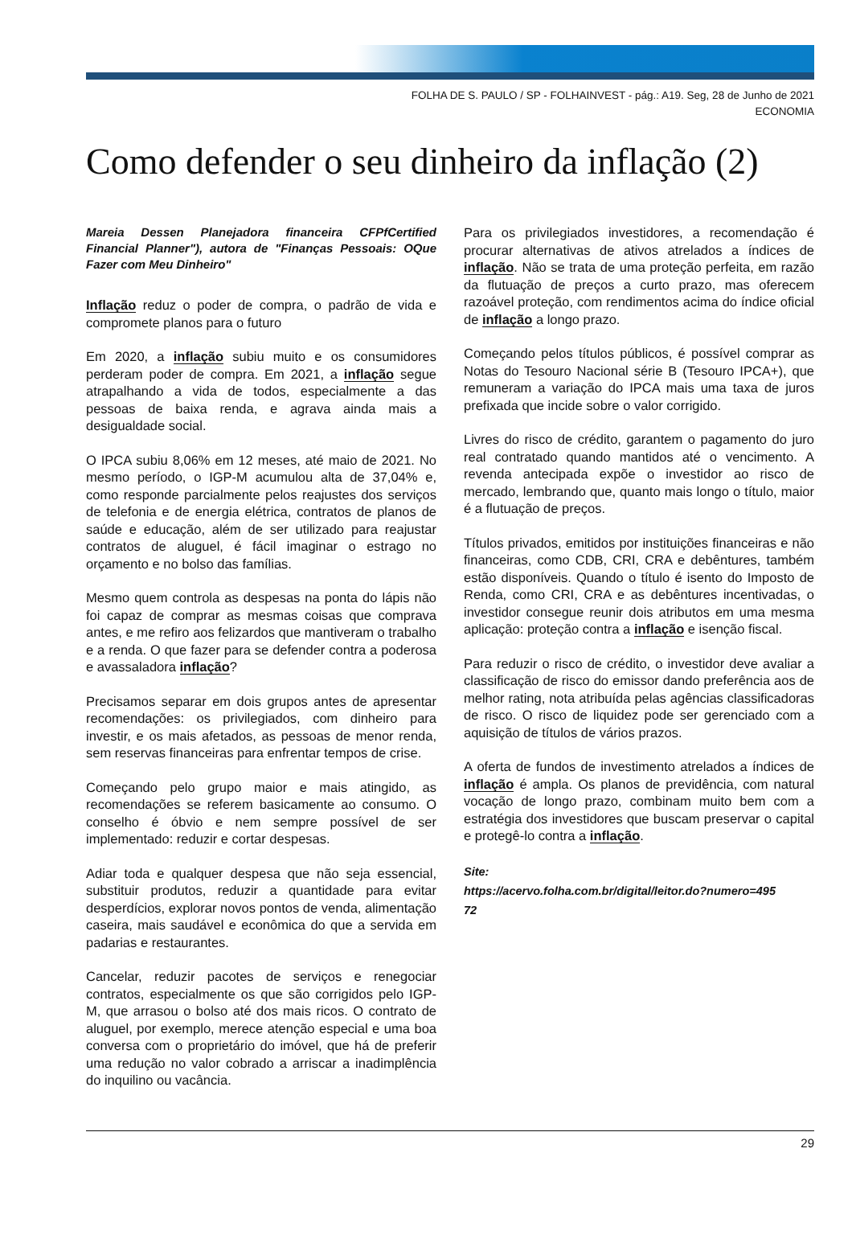FOLHA DE S. PAULO / SP - FOLHAINVEST - pág.: A19. Seg, 28 de Junho de 2021
ECONOMIA
Como defender o seu dinheiro da inflação (2)
Mareia Dessen Planejadora financeira CFPfCertified Financial Planner"), autora de "Finanças Pessoais: OQue Fazer com Meu Dinheiro"
Inflação reduz o poder de compra, o padrão de vida e compromete planos para o futuro
Em 2020, a inflação subiu muito e os consumidores perderam poder de compra. Em 2021, a inflação segue atrapalhando a vida de todos, especialmente a das pessoas de baixa renda, e agrava ainda mais a desigualdade social.
O IPCA subiu 8,06% em 12 meses, até maio de 2021. No mesmo período, o IGP-M acumulou alta de 37,04% e, como responde parcialmente pelos reajustes dos serviços de telefonia e de energia elétrica, contratos de planos de saúde e educação, além de ser utilizado para reajustar contratos de aluguel, é fácil imaginar o estrago no orçamento e no bolso das famílias.
Mesmo quem controla as despesas na ponta do lápis não foi capaz de comprar as mesmas coisas que comprava antes, e me refiro aos felizardos que mantiveram o trabalho e a renda. O que fazer para se defender contra a poderosa e avassaladora inflação?
Precisamos separar em dois grupos antes de apresentar recomendações: os privilegiados, com dinheiro para investir, e os mais afetados, as pessoas de menor renda, sem reservas financeiras para enfrentar tempos de crise.
Começando pelo grupo maior e mais atingido, as recomendações se referem basicamente ao consumo. O conselho é óbvio e nem sempre possível de ser implementado: reduzir e cortar despesas.
Adiar toda e qualquer despesa que não seja essencial, substituir produtos, reduzir a quantidade para evitar desperdícios, explorar novos pontos de venda, alimentação caseira, mais saudável e econômica do que a servida em padarias e restaurantes.
Cancelar, reduzir pacotes de serviços e renegociar contratos, especialmente os que são corrigidos pelo IGP-M, que arrasou o bolso até dos mais ricos. O contrato de aluguel, por exemplo, merece atenção especial e uma boa conversa com o proprietário do imóvel, que há de preferir uma redução no valor cobrado a arriscar a inadimplência do inquilino ou vacância.
Para os privilegiados investidores, a recomendação é procurar alternativas de ativos atrelados a índices de inflação. Não se trata de uma proteção perfeita, em razão da flutuação de preços a curto prazo, mas oferecem razoável proteção, com rendimentos acima do índice oficial de inflação a longo prazo.
Começando pelos títulos públicos, é possível comprar as Notas do Tesouro Nacional série B (Tesouro IPCA+), que remuneram a variação do IPCA mais uma taxa de juros prefixada que incide sobre o valor corrigido.
Livres do risco de crédito, garantem o pagamento do juro real contratado quando mantidos até o vencimento. A revenda antecipada expõe o investidor ao risco de mercado, lembrando que, quanto mais longo o título, maior é a flutuação de preços.
Títulos privados, emitidos por instituições financeiras e não financeiras, como CDB, CRI, CRA e debêntures, também estão disponíveis. Quando o título é isento do Imposto de Renda, como CRI, CRA e as debêntures incentivadas, o investidor consegue reunir dois atributos em uma mesma aplicação: proteção contra a inflação e isenção fiscal.
Para reduzir o risco de crédito, o investidor deve avaliar a classificação de risco do emissor dando preferência aos de melhor rating, nota atribuída pelas agências classificadoras de risco. O risco de liquidez pode ser gerenciado com a aquisição de títulos de vários prazos.
A oferta de fundos de investimento atrelados a índices de inflação é ampla. Os planos de previdência, com natural vocação de longo prazo, combinam muito bem com a estratégia dos investidores que buscam preservar o capital e protegê-lo contra a inflação.
Site:
https://acervo.folha.com.br/digital/leitor.do?numero=495
72
29